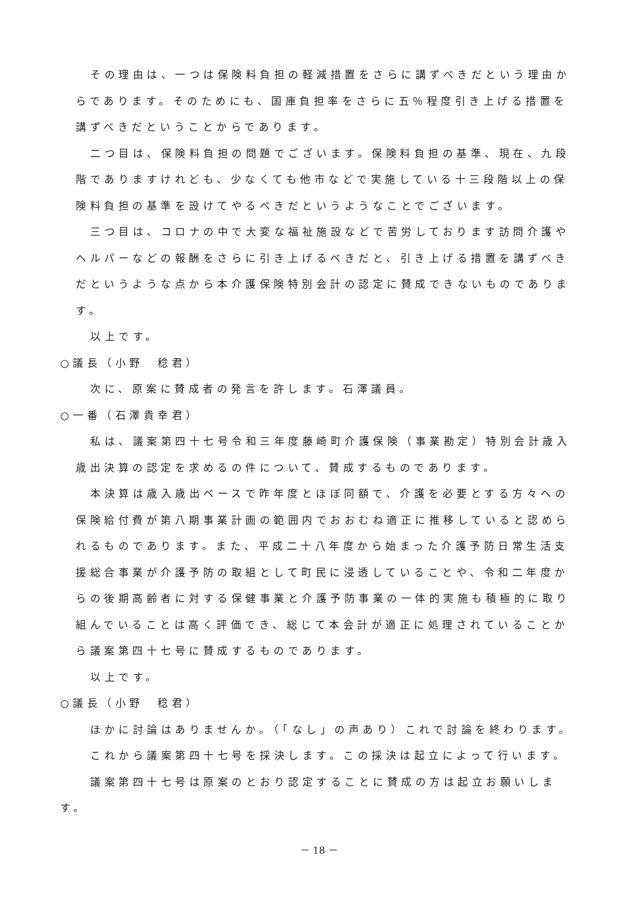その理由は、一つは保険料負担の軽減措置をさらに講ずべきだという理由からであります。そのためにも、国庫負担率をさらに五％程度引き上げる措置を講ずべきだということからであります。
二つ目は、保険料負担の問題でございます。保険料負担の基準、現在、九段階でありますけれども、少なくても他市などで実施している十三段階以上の保険料負担の基準を設けてやるべきだというようなことでございます。
三つ目は、コロナの中で大変な福祉施設などで苦労しております訪問介護やヘルパーなどの報酬をさらに引き上げるべきだと、引き上げる措置を講ずべきだというような点から本介護保険特別会計の認定に賛成できないものであります。
以上です。
○議長（小野　稔君）
次に、原案に賛成者の発言を許します。石澤議員。
○一番（石澤貴幸君）
私は、議案第四十七号令和三年度藤崎町介護保険（事業勘定）特別会計歳入歳出決算の認定を求めるの件について、賛成するものであります。
本決算は歳入歳出ベースで昨年度とほぼ同額で、介護を必要とする方々への保険給付費が第八期事業計画の範囲内でおおむね適正に推移していると認められるものであります。また、平成二十八年度から始まった介護予防日常生活支援総合事業が介護予防の取組として町民に浸透していることや、令和二年度からの後期高齢者に対する保健事業と介護予防事業の一体的実施も積極的に取り組んでいることは高く評価でき、総じて本会計が適正に処理されていることから議案第四十七号に賛成するものであります。
以上です。
○議長（小野　稔君）
ほかに討論はありませんか。（「なし」の声あり）これで討論を終わります。
これから議案第四十七号を採決します。この採決は起立によって行います。
議案第四十七号は原案のとおり認定することに賛成の方は起立お願いします。
－ 18 －